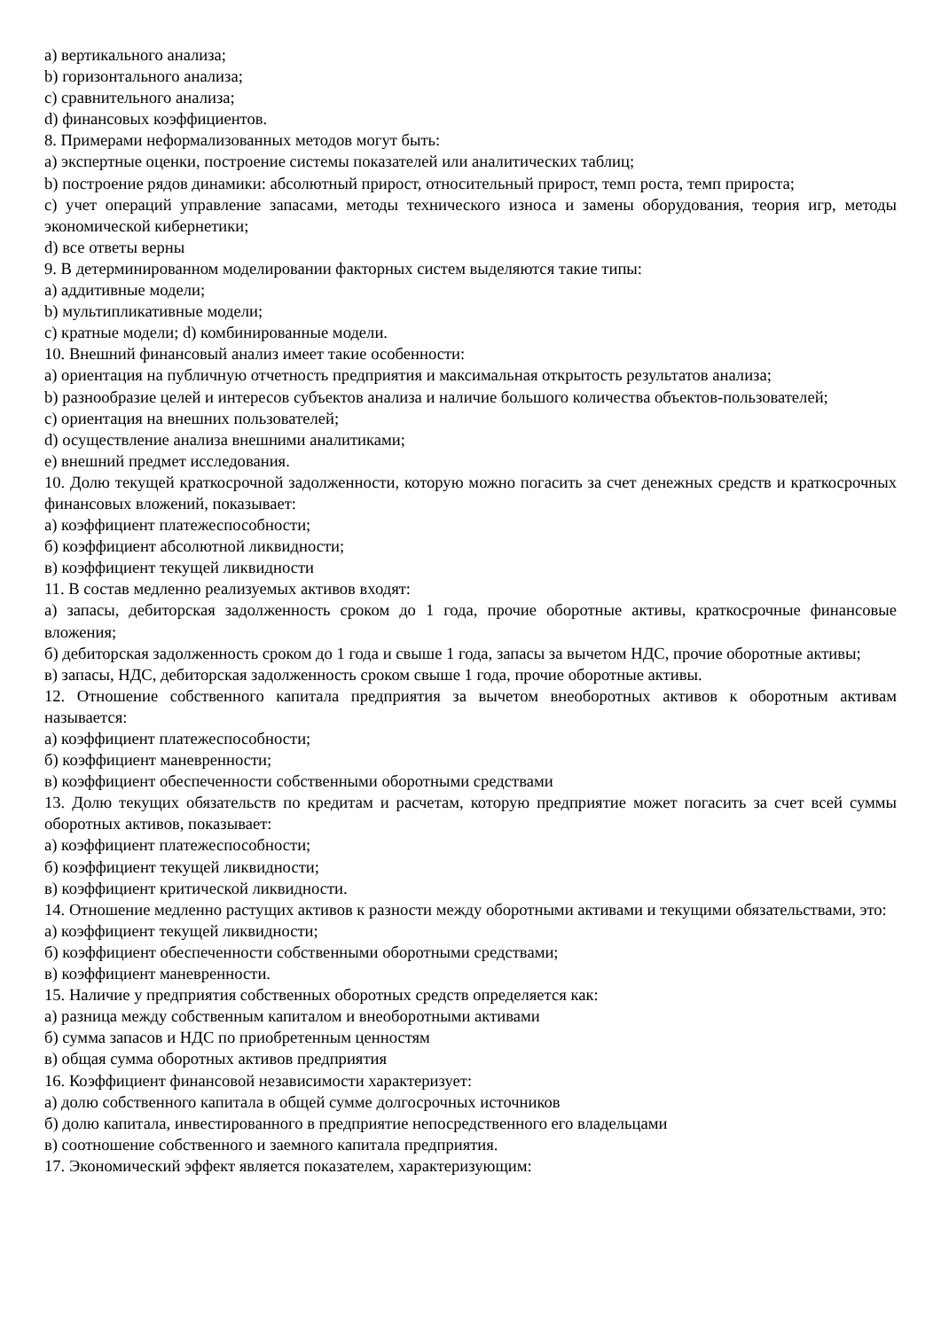a) вертикального анализа;
b) горизонтального анализа;
c) сравнительного анализа;
d) финансовых коэффициентов.
8. Примерами неформализованных методов могут быть:
a) экспертные оценки, построение системы показателей или аналитических таблиц;
b) построение рядов динамики: абсолютный прирост, относительный прирост, темп роста, темп прироста;
c) учет операций управление запасами, методы технического износа и замены оборудования, теория игр, методы экономической кибернетики;
d) все ответы верны
9. В детерминированном моделировании факторных систем выделяются такие типы:
a) аддитивные модели;
b) мультипликативные модели;
c) кратные модели; d) комбинированные модели.
10. Внешний финансовый анализ имеет такие особенности:
a) ориентация на публичную отчетность предприятия и максимальная открытость результатов анализа;
b) разнообразие целей и интересов субъектов анализа и наличие большого количества объектов-пользователей;
c) ориентация на внешних пользователей;
d) осуществление анализа внешними аналитиками;
e) внешний предмет исследования.
10. Долю текущей краткосрочной задолженности, которую можно погасить за счет денежных средств и краткосрочных финансовых вложений, показывает:
а) коэффициент платежеспособности;
б) коэффициент абсолютной ликвидности;
в) коэффициент текущей ликвидности
11. В состав медленно реализуемых активов входят:
а) запасы, дебиторская задолженность сроком до 1 года, прочие оборотные активы, краткосрочные финансовые вложения;
б) дебиторская задолженность сроком до 1 года и свыше 1 года, запасы за вычетом НДС, прочие оборотные активы;
в) запасы, НДС, дебиторская задолженность сроком свыше 1 года, прочие оборотные активы.
12. Отношение собственного капитала предприятия за вычетом внеоборотных активов к оборотным активам называется:
а) коэффициент платежеспособности;
б) коэффициент маневренности;
в) коэффициент обеспеченности собственными оборотными средствами
13. Долю текущих обязательств по кредитам и расчетам, которую предприятие может погасить за счет всей суммы оборотных активов, показывает:
а) коэффициент платежеспособности;
б) коэффициент текущей ликвидности;
в) коэффициент критической ликвидности.
14. Отношение медленно растущих активов к разности между оборотными активами и текущими обязательствами, это:
а) коэффициент текущей ликвидности;
б) коэффициент обеспеченности собственными оборотными средствами;
в) коэффициент маневренности.
15. Наличие у предприятия собственных оборотных средств определяется как:
а) разница между собственным капиталом и внеоборотными активами
б) сумма запасов и НДС по приобретенным ценностям
в) общая сумма оборотных активов предприятия
16. Коэффициент финансовой независимости характеризует:
а) долю собственного капитала в общей сумме долгосрочных источников
б) долю капитала, инвестированного в предприятие непосредственного его владельцами
в) соотношение собственного и заемного капитала предприятия.
17. Экономический эффект является показателем, характеризующим: